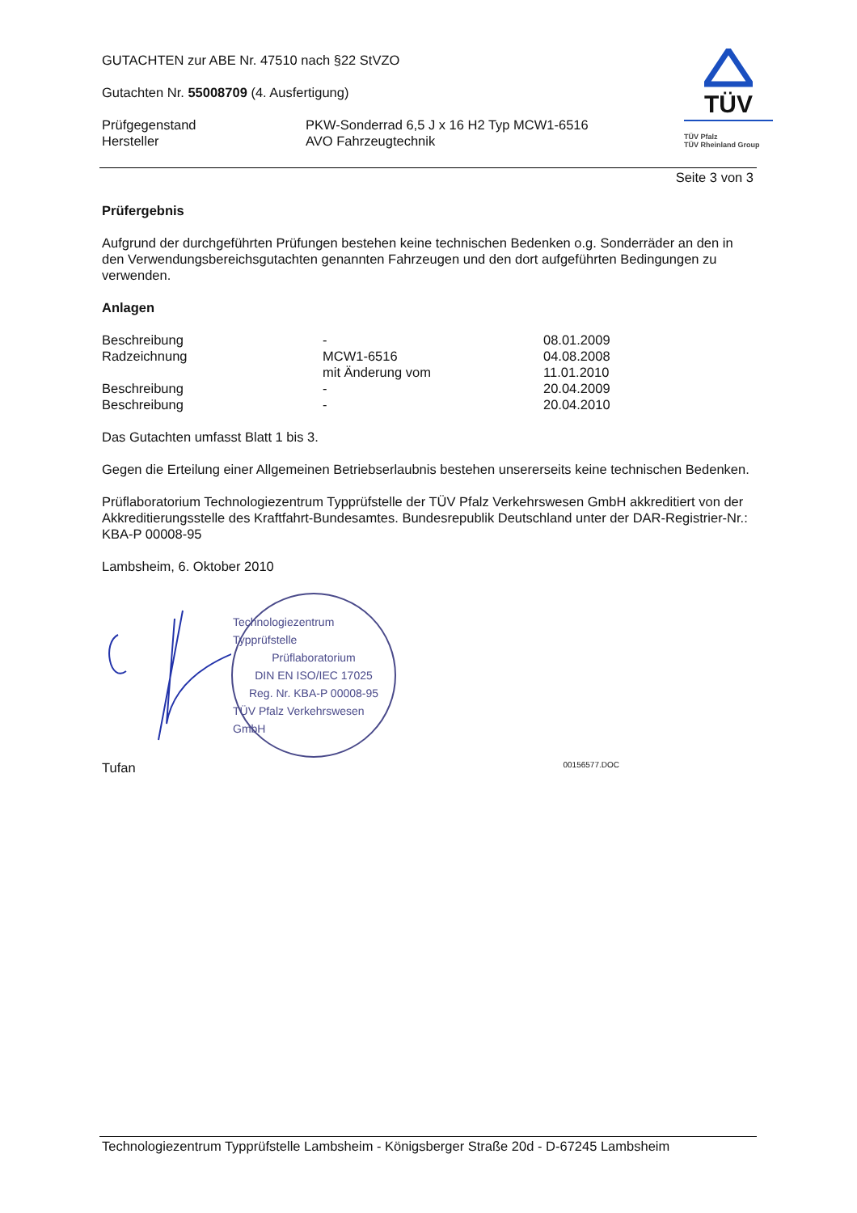GUTACHTEN zur ABE Nr. 47510 nach §22 StVZO
Gutachten Nr. 55008709 (4. Ausfertigung)
| Prüfgegenstand | PKW-Sonderrad 6,5 J x 16 H2 Typ MCW1-6516 |
| Hersteller | AVO Fahrzeugtechnik |
TÜV
TÜV Pfalz
TÜV Rheinland Group
Seite 3 von 3
Prüfergebnis
Aufgrund der durchgeführten Prüfungen bestehen keine technischen Bedenken o.g. Sonderräder an den in den Verwendungsbereichsgutachten genannten Fahrzeugen und den dort aufgeführten Bedingungen zu verwenden.
Anlagen
| Beschreibung | - | 08.01.2009 |
| Radzeichnung | MCW1-6516 | 04.08.2008 |
| | mit Änderung vom | 11.01.2010 |
| Beschreibung | - | 20.04.2009 |
| Beschreibung | - | 20.04.2010 |
Das Gutachten umfasst Blatt 1 bis 3.
Gegen die Erteilung einer Allgemeinen Betriebserlaubnis bestehen unsererseits keine technischen Bedenken.
Prüflaboratorium Technologiezentrum Typprüfstelle der TÜV Pfalz Verkehrswesen GmbH akkreditiert von der Akkreditierungsstelle des Kraftfahrt-Bundesamtes. Bundesrepublik Deutschland unter der DAR-Registrier-Nr.: KBA-P 00008-95
Lambsheim, 6. Oktober 2010
Technologiezentrum Typprüfstelle
Prüflaboratorium
DIN EN ISO/IEC 17025
Reg. Nr. KBA-P 00008-95
TÜV Pfalz Verkehrswesen GmbH
Tufan 00156577.DOC
Technologiezentrum Typprüfstelle Lambsheim - Königsberger Straße 20d - D-67245 Lambsheim